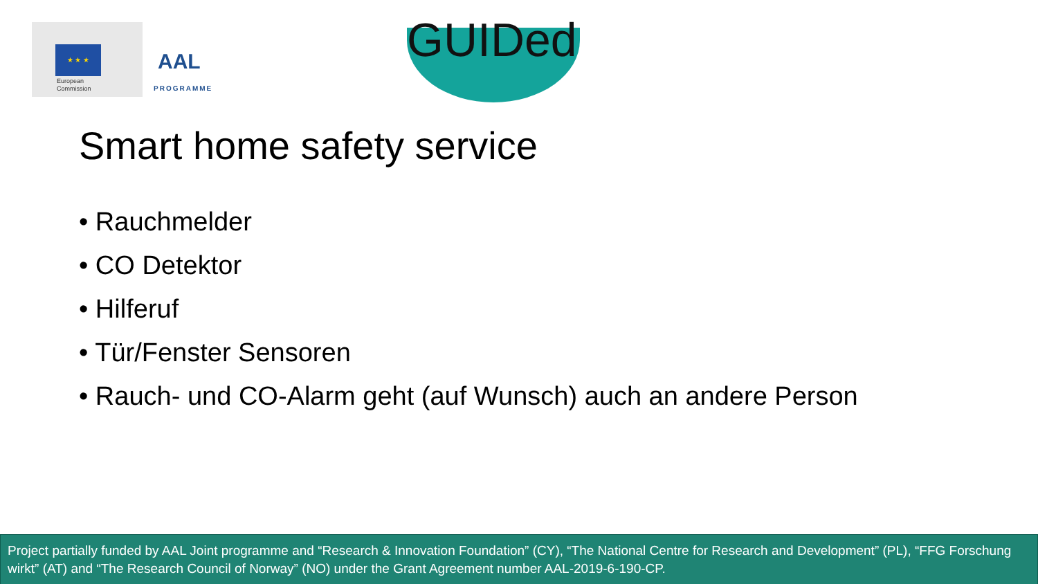★ ★ ★
European
Commission
AAL
PROGRAMME
GUIDed
Smart home safety service
• Rauchmelder
• CO Detektor
• Hilferuf
• Tür/Fenster Sensoren
• Rauch- und CO-Alarm geht (auf Wunsch) auch an andere Person
Project partially funded by AAL Joint programme and “Research & Innovation Foundation” (CY), “The National Centre for Research and Development” (PL), “FFG Forschung wirkt” (AT) and “The Research Council of Norway” (NO) under the Grant Agreement number AAL-2019-6-190-CP.